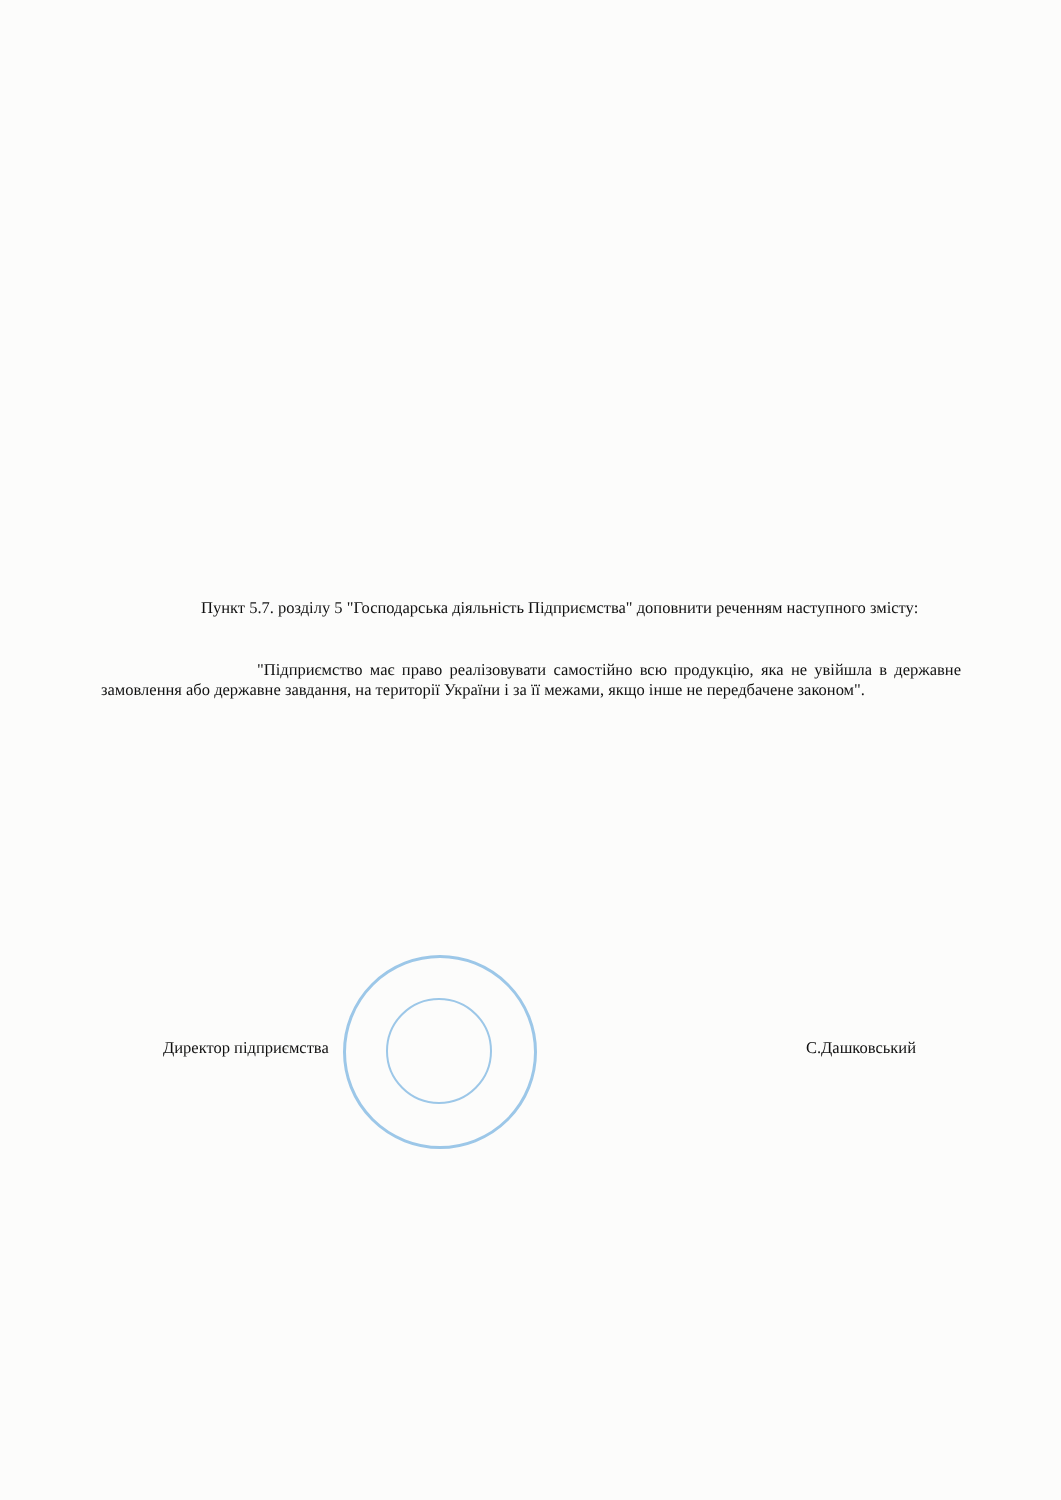Пункт 5.7. розділу 5 "Господарська діяльність Підприємства" доповнити реченням наступного змісту:
"Підприємство має право реалізовувати самостійно всю продукцію, яка не увійшла в державне замовлення або державне завдання, на території України і за її межами, якщо інше не передбачене законом".
Директор підприємства С.Дашковський